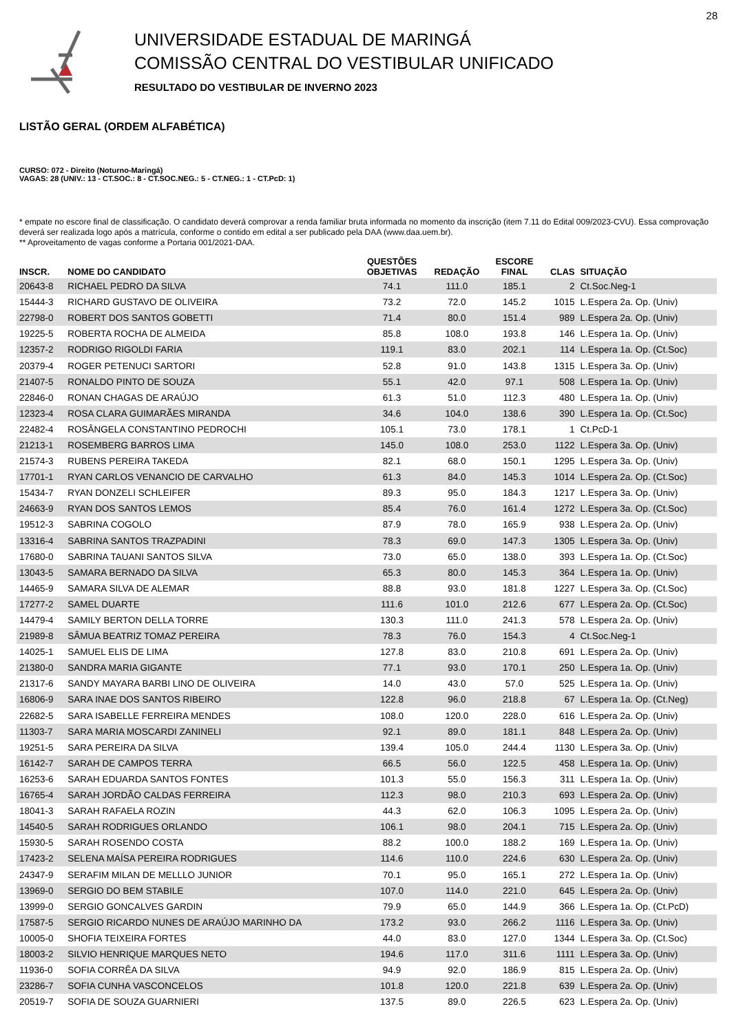28
UNIVERSIDADE ESTADUAL DE MARINGÁ
COMISSÃO CENTRAL DO VESTIBULAR UNIFICADO
RESULTADO DO VESTIBULAR DE INVERNO 2023
LISTÃO GERAL (ORDEM ALFABÉTICA)
CURSO: 072 - Direito (Noturno-Maringá)
VAGAS: 28 (UNIV.: 13 - CT.SOC.: 8 - CT.SOC.NEG.: 5 - CT.NEG.: 1 - CT.PcD: 1)
* empate no escore final de classificação. O candidato deverá comprovar a renda familiar bruta informada no momento da inscrição (item 7.11 do Edital 009/2023-CVU). Essa comprovação deverá ser realizada logo após a matrícula, conforme o contido em edital a ser publicado pela DAA (www.daa.uem.br).
** Aproveitamento de vagas conforme a Portaria 001/2021-DAA.
| INSCR. | NOME DO CANDIDATO | QUESTÕES OBJETIVAS | REDAÇÃO | ESCORE FINAL | CLAS | SITUAÇÃO |
| --- | --- | --- | --- | --- | --- | --- |
| 20643-8 | RICHAEL PEDRO DA SILVA | 74.1 | 111.0 | 185.1 | 2 | Ct.Soc.Neg-1 |
| 15444-3 | RICHARD GUSTAVO DE OLIVEIRA | 73.2 | 72.0 | 145.2 | 1015 | L.Espera 2a. Op. (Univ) |
| 22798-0 | ROBERT DOS SANTOS GOBETTI | 71.4 | 80.0 | 151.4 | 989 | L.Espera 2a. Op. (Univ) |
| 19225-5 | ROBERTA ROCHA DE ALMEIDA | 85.8 | 108.0 | 193.8 | 146 | L.Espera 1a. Op. (Univ) |
| 12357-2 | RODRIGO RIGOLDI FARIA | 119.1 | 83.0 | 202.1 | 114 | L.Espera 1a. Op. (Ct.Soc) |
| 20379-4 | ROGER PETENUCI SARTORI | 52.8 | 91.0 | 143.8 | 1315 | L.Espera 3a. Op. (Univ) |
| 21407-5 | RONALDO PINTO DE SOUZA | 55.1 | 42.0 | 97.1 | 508 | L.Espera 1a. Op. (Univ) |
| 22846-0 | RONAN CHAGAS DE ARAÚJO | 61.3 | 51.0 | 112.3 | 480 | L.Espera 1a. Op. (Univ) |
| 12323-4 | ROSA CLARA GUIMARÃES MIRANDA | 34.6 | 104.0 | 138.6 | 390 | L.Espera 1a. Op. (Ct.Soc) |
| 22482-4 | ROSÂNGELA CONSTANTINO PEDROCHI | 105.1 | 73.0 | 178.1 | 1 | Ct.PcD-1 |
| 21213-1 | ROSEMBERG BARROS LIMA | 145.0 | 108.0 | 253.0 | 1122 | L.Espera 3a. Op. (Univ) |
| 21574-3 | RUBENS PEREIRA TAKEDA | 82.1 | 68.0 | 150.1 | 1295 | L.Espera 3a. Op. (Univ) |
| 17701-1 | RYAN CARLOS VENANCIO DE CARVALHO | 61.3 | 84.0 | 145.3 | 1014 | L.Espera 2a. Op. (Ct.Soc) |
| 15434-7 | RYAN DONZELI SCHLEIFER | 89.3 | 95.0 | 184.3 | 1217 | L.Espera 3a. Op. (Univ) |
| 24663-9 | RYAN DOS SANTOS LEMOS | 85.4 | 76.0 | 161.4 | 1272 | L.Espera 3a. Op. (Ct.Soc) |
| 19512-3 | SABRINA COGOLO | 87.9 | 78.0 | 165.9 | 938 | L.Espera 2a. Op. (Univ) |
| 13316-4 | SABRINA SANTOS TRAZPADINI | 78.3 | 69.0 | 147.3 | 1305 | L.Espera 3a. Op. (Univ) |
| 17680-0 | SABRINA TAUANI SANTOS SILVA | 73.0 | 65.0 | 138.0 | 393 | L.Espera 1a. Op. (Ct.Soc) |
| 13043-5 | SAMARA BERNADO DA SILVA | 65.3 | 80.0 | 145.3 | 364 | L.Espera 1a. Op. (Univ) |
| 14465-9 | SAMARA SILVA DE ALEMAR | 88.8 | 93.0 | 181.8 | 1227 | L.Espera 3a. Op. (Ct.Soc) |
| 17277-2 | SAMEL DUARTE | 111.6 | 101.0 | 212.6 | 677 | L.Espera 2a. Op. (Ct.Soc) |
| 14479-4 | SAMILY BERTON DELLA TORRE | 130.3 | 111.0 | 241.3 | 578 | L.Espera 2a. Op. (Univ) |
| 21989-8 | SÂMUA BEATRIZ TOMAZ PEREIRA | 78.3 | 76.0 | 154.3 | 4 | Ct.Soc.Neg-1 |
| 14025-1 | SAMUEL ELIS DE LIMA | 127.8 | 83.0 | 210.8 | 691 | L.Espera 2a. Op. (Univ) |
| 21380-0 | SANDRA MARIA GIGANTE | 77.1 | 93.0 | 170.1 | 250 | L.Espera 1a. Op. (Univ) |
| 21317-6 | SANDY MAYARA BARBI LINO DE OLIVEIRA | 14.0 | 43.0 | 57.0 | 525 | L.Espera 1a. Op. (Univ) |
| 16806-9 | SARA INAE DOS SANTOS RIBEIRO | 122.8 | 96.0 | 218.8 | 67 | L.Espera 1a. Op. (Ct.Neg) |
| 22682-5 | SARA ISABELLE FERREIRA MENDES | 108.0 | 120.0 | 228.0 | 616 | L.Espera 2a. Op. (Univ) |
| 11303-7 | SARA MARIA MOSCARDI ZANINELI | 92.1 | 89.0 | 181.1 | 848 | L.Espera 2a. Op. (Univ) |
| 19251-5 | SARA PEREIRA DA SILVA | 139.4 | 105.0 | 244.4 | 1130 | L.Espera 3a. Op. (Univ) |
| 16142-7 | SARAH DE CAMPOS TERRA | 66.5 | 56.0 | 122.5 | 458 | L.Espera 1a. Op. (Univ) |
| 16253-6 | SARAH EDUARDA SANTOS FONTES | 101.3 | 55.0 | 156.3 | 311 | L.Espera 1a. Op. (Univ) |
| 16765-4 | SARAH JORDÃO CALDAS FERREIRA | 112.3 | 98.0 | 210.3 | 693 | L.Espera 2a. Op. (Univ) |
| 18041-3 | SARAH RAFAELA ROZIN | 44.3 | 62.0 | 106.3 | 1095 | L.Espera 2a. Op. (Univ) |
| 14540-5 | SARAH RODRIGUES ORLANDO | 106.1 | 98.0 | 204.1 | 715 | L.Espera 2a. Op. (Univ) |
| 15930-5 | SARAH ROSENDO COSTA | 88.2 | 100.0 | 188.2 | 169 | L.Espera 1a. Op. (Univ) |
| 17423-2 | SELENA MAÍSA PEREIRA RODRIGUES | 114.6 | 110.0 | 224.6 | 630 | L.Espera 2a. Op. (Univ) |
| 24347-9 | SERAFIM MILAN DE MELLLO JUNIOR | 70.1 | 95.0 | 165.1 | 272 | L.Espera 1a. Op. (Univ) |
| 13969-0 | SERGIO DO BEM STABILE | 107.0 | 114.0 | 221.0 | 645 | L.Espera 2a. Op. (Univ) |
| 13999-0 | SERGIO GONCALVES GARDIN | 79.9 | 65.0 | 144.9 | 366 | L.Espera 1a. Op. (Ct.PcD) |
| 17587-5 | SERGIO RICARDO NUNES DE ARAÚJO MARINHO DA | 173.2 | 93.0 | 266.2 | 1116 | L.Espera 3a. Op. (Univ) |
| 10005-0 | SHOFIA TEIXEIRA FORTES | 44.0 | 83.0 | 127.0 | 1344 | L.Espera 3a. Op. (Ct.Soc) |
| 18003-2 | SILVIO HENRIQUE MARQUES NETO | 194.6 | 117.0 | 311.6 | 1111 | L.Espera 3a. Op. (Univ) |
| 11936-0 | SOFIA CORRÊA DA SILVA | 94.9 | 92.0 | 186.9 | 815 | L.Espera 2a. Op. (Univ) |
| 23286-7 | SOFIA CUNHA VASCONCELOS | 101.8 | 120.0 | 221.8 | 639 | L.Espera 2a. Op. (Univ) |
| 20519-7 | SOFIA DE SOUZA GUARNIERI | 137.5 | 89.0 | 226.5 | 623 | L.Espera 2a. Op. (Univ) |